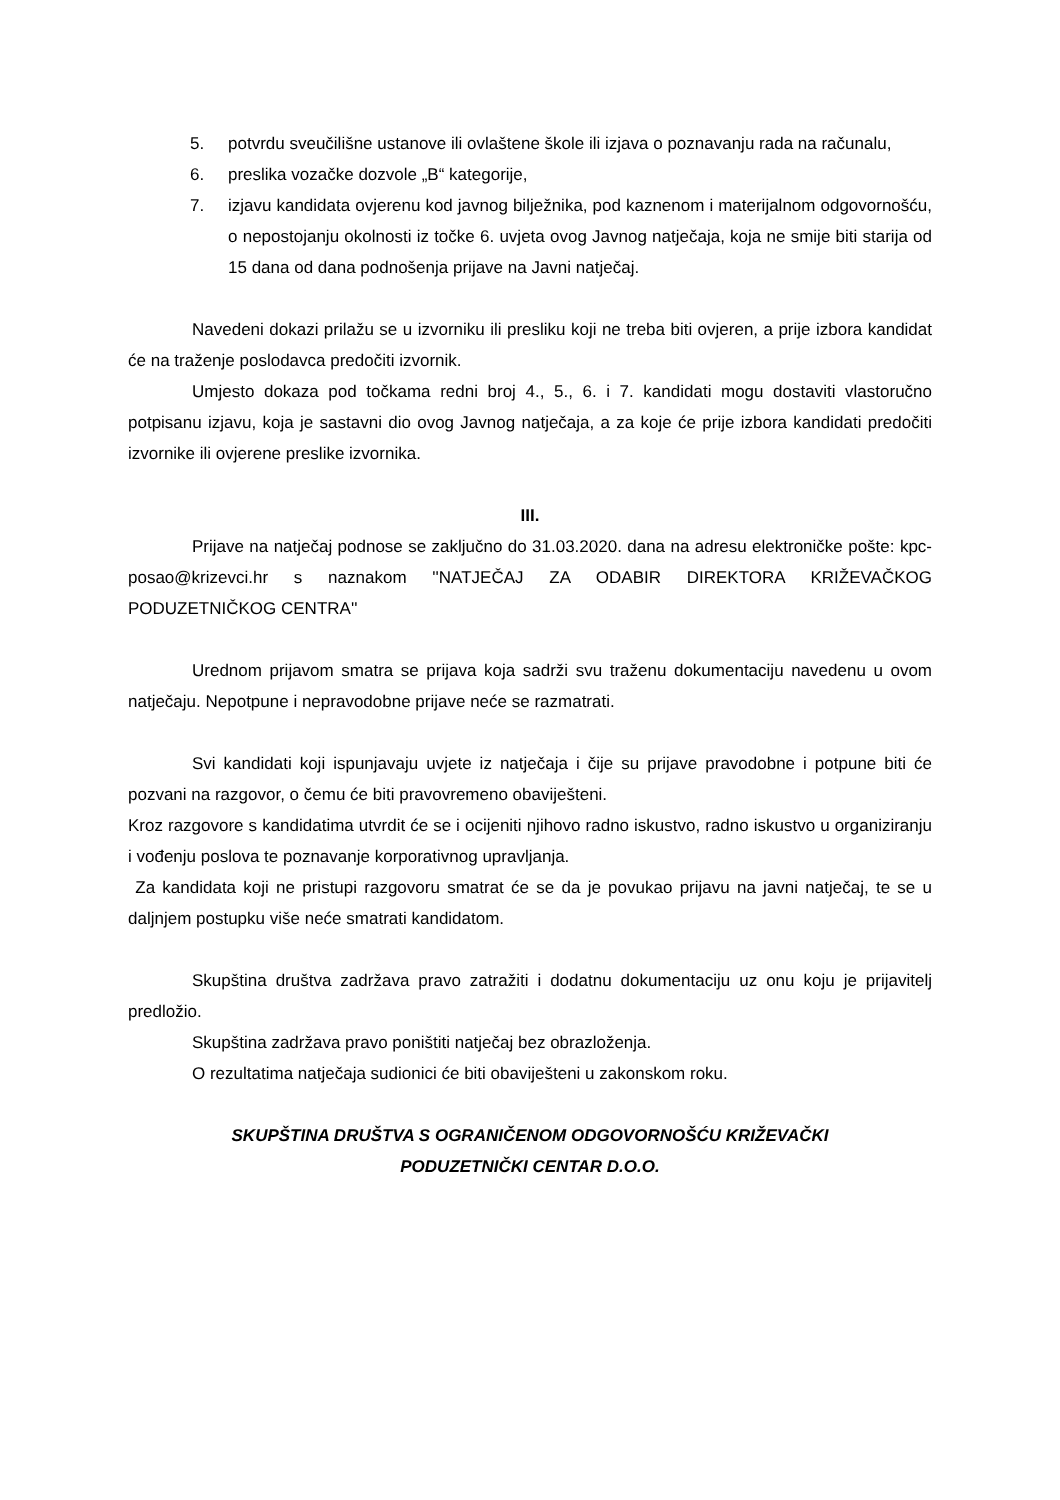5. potvrdu sveučilišne ustanove ili ovlaštene škole ili izjava o poznavanju rada na računalu,
6. preslika vozačke dozvole „B“ kategorije,
7. izjavu kandidata ovjerenu kod javnog bilježnika, pod kaznenom i materijalnom odgovornošću, o nepostojanju okolnosti iz točke 6. uvjeta ovog Javnog natječaja, koja ne smije biti starija od 15 dana od dana podnošenja prijave na Javni natječaj.
Navedeni dokazi prilažu se u izvorniku ili presliku koji ne treba biti ovjeren, a prije izbora kandidat će na traženje poslodavca predočiti izvornik.
Umjesto dokaza pod točkama redni broj 4., 5., 6. i 7. kandidati mogu dostaviti vlastoručno potpisanu izjavu, koja je sastavni dio ovog Javnog natječaja, a za koje će prije izbora kandidati predočiti izvornike ili ovjerene preslike izvornika.
III.
Prijave na natječaj podnose se zaključno do 31.03.2020. dana na adresu elektroničke pošte: kpc-posao@krizevci.hr s naznakom ''NATJEČAJ ZA ODABIR DIREKTORA KRIŽEVAČKOG PODUZETNIČKOG CENTRA''
Urednom prijavom smatra se prijava koja sadrži svu traženu dokumentaciju navedenu u ovom natječaju. Nepotpune i nepravodobne prijave neće se razmatrati.
Svi kandidati koji ispunjavaju uvjete iz natječaja i čije su prijave pravodobne i potpune biti će pozvani na razgovor, o čemu će biti pravovremeno obaviješteni.
Kroz razgovore s kandidatima utvrdit će se i ocijeniti njihovo radno iskustvo, radno iskustvo u organiziranju i vođenju poslova te poznavanje korporativnog upravljanja.
Za kandidata koji ne pristupi razgovoru smatrat će se da je povukao prijavu na javni natječaj, te se u daljnjem postupku više neće smatrati kandidatom.
Skupština društva zadržava pravo zatražiti i dodatnu dokumentaciju uz onu koju je prijavitelj predložio.
Skupština zadržava pravo poništiti natječaj bez obrazloženja.
O rezultatima natječaja sudionici će biti obaviješteni u zakonskom roku.
SKUPŠTINA DRUŠTVA S OGRANIČENOM ODGOVORNOŠĆU KRIŽEVAČKI
PODUZETNIČKI CENTAR D.O.O.